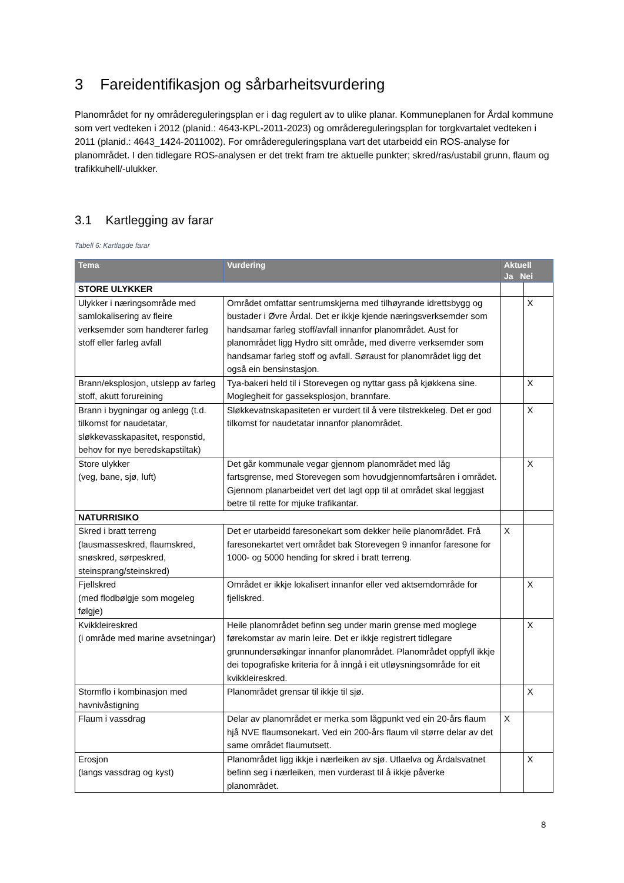3 Fareidentifikasjon og sårbarheitsvurdering
Planområdet for ny områdereguleringsplan er i dag regulert av to ulike planar. Kommuneplanen for Årdal kommune som vert vedteken i 2012 (planid.: 4643-KPL-2011-2023) og områdereguleringsplan for torgkvartalet vedteken i 2011 (planid.: 4643_1424-2011002). For områdereguleringsplana vart det utarbeidd ein ROS-analyse for planområdet. I den tidlegare ROS-analysen er det trekt fram tre aktuelle punkter; skred/ras/ustabil grunn, flaum og trafikkuhell/-ulukker.
3.1 Kartlegging av farar
Tabell 6: Kartlagde farar
| Tema | Vurdering | Aktuell Ja Nei | |
| --- | --- | --- | --- |
| STORE ULYKKER | | | |
| Ulykker i næringsområde med samlokalisering av fleire verksemder som handterer farleg stoff eller farleg avfall | Området omfattar sentrumskjerna med tilhøyrande idrettsbygg og bustader i Øvre Årdal. Det er ikkje kjende næringsverksemder som handsamar farleg stoff/avfall innanfor planområdet. Aust for planområdet ligg Hydro sitt område, med diverre verksemder som handsamar farleg stoff og avfall. Søraust for planområdet ligg det også ein bensinstasjon. | | X |
| Brann/eksplosjon, utslepp av farleg stoff, akutt forureining | Tya-bakeri held til i Storevegen og nyttar gass på kjøkkena sine. Moglegheit for gasseksplosjon, brannfare. | | X |
| Brann i bygningar og anlegg (t.d. tilkomst for naudetatar, sløkkevasskapasitet, responstid, behov for nye beredskapstiltak) | Sløkkevatnskapasiteten er vurdert til å vere tilstrekkeleg. Det er god tilkomst for naudetatar innanfor planområdet. | | X |
| Store ulykker (veg, bane, sjø, luft) | Det går kommunale vegar gjennom planområdet med låg fartsgrense, med Storevegen som hovudgjennomfartsåren i området. Gjennom planarbeidet vert det lagt opp til at området skal leggjast betre til rette for mjuke trafikantar. | | X |
| NATURRISIKO | | | |
| Skred i bratt terreng (lausmasseskred, flaumskred, snøskred, sørpeskred, steinsprang/steinskred) | Det er utarbeidd faresonekart som dekker heile planområdet. Frå faresonekartet vert området bak Storevegen 9 innanfor faresone for 1000- og 5000 hending for skred i bratt terreng. | X | |
| Fjellskred (med flodbølgje som mogeleg følgje) | Området er ikkje lokalisert innanfor eller ved aktsemdområde for fjellskred. | | X |
| Kvikkleireskred (i område med marine avsetningar) | Heile planområdet befinn seg under marin grense med moglege førekomstar av marin leire. Det er ikkje registrert tidlegare grunnundersøkingar innanfor planområdet. Planområdet oppfyll ikkje dei topografiske kriteria for å inngå i eit utløysningsområde for eit kvikkleireskred. | | X |
| Stormflo i kombinasjon med havnivåstigning | Planområdet grensar til ikkje til sjø. | | X |
| Flaum i vassdrag | Delar av planområdet er merka som lågpunkt ved ein 20-års flaum hjå NVE flaumsonekart. Ved ein 200-års flaum vil større delar av det same området flaumutsett. | X | |
| Erosjon (langs vassdrag og kyst) | Planområdet ligg ikkje i nærleiken av sjø. Utlaelva og Årdalsvatnet befinn seg i nærleiken, men vurderast til å ikkje påverke planområdet. | | X |
8